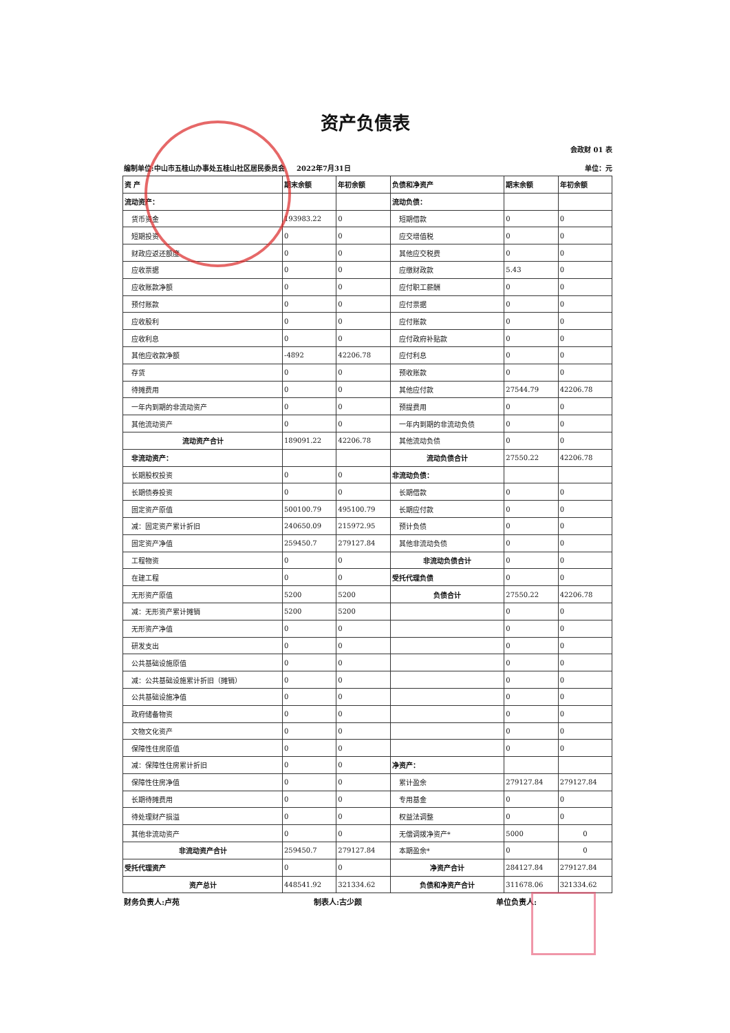资产负债表
会政财 01 表
编制单位:中山市五桂山办事处五桂山社区居民委员会 2022年7月31日 单位：元
| 资 产 | 期末余额 | 年初余额 | 负债和净资产 | 期末余额 | 年初余额 |
| --- | --- | --- | --- | --- | --- |
| 流动资产： | | | 流动负债： | | |
| 货币资金 | 193983.22 | 0 | 短期借款 | 0 | 0 |
| 短期投资 | 0 | 0 | 应交增值税 | 0 | 0 |
| 财政应返还额度 | 0 | 0 | 其他应交税费 | 0 | 0 |
| 应收票据 | 0 | 0 | 应缴财政款 | 5.43 | 0 |
| 应收账款净额 | 0 | 0 | 应付职工薪酬 | 0 | 0 |
| 预付账款 | 0 | 0 | 应付票据 | 0 | 0 |
| 应收股利 | 0 | 0 | 应付账款 | 0 | 0 |
| 应收利息 | 0 | 0 | 应付政府补贴款 | 0 | 0 |
| 其他应收款净额 | -4892 | 42206.78 | 应付利息 | 0 | 0 |
| 存货 | 0 | 0 | 预收账款 | 0 | 0 |
| 待摊费用 | 0 | 0 | 其他应付款 | 27544.79 | 42206.78 |
| 一年内到期的非流动资产 | 0 | 0 | 预提费用 | 0 | 0 |
| 其他流动资产 | 0 | 0 | 一年内到期的非流动负债 | 0 | 0 |
| 流动资产合计 | 189091.22 | 42206.78 | 其他流动负债 | 0 | 0 |
| 非流动资产： | | | 流动负债合计 | 27550.22 | 42206.78 |
| 长期股权投资 | 0 | 0 | 非流动负债： | | |
| 长期债券投资 | 0 | 0 | 长期借款 | 0 | 0 |
| 固定资产原值 | 500100.79 | 495100.79 | 长期应付款 | 0 | 0 |
| 减：固定资产累计折旧 | 240650.09 | 215972.95 | 预计负债 | 0 | 0 |
| 固定资产净值 | 259450.7 | 279127.84 | 其他非流动负债 | 0 | 0 |
| 工程物资 | 0 | 0 | 非流动负债合计 | 0 | 0 |
| 在建工程 | 0 | 0 | 受托代理负债 | 0 | 0 |
| 无形资产原值 | 5200 | 5200 | 负债合计 | 27550.22 | 42206.78 |
| 减：无形资产累计摊销 | 5200 | 5200 | | 0 | 0 |
| 无形资产净值 | 0 | 0 | | 0 | 0 |
| 研发支出 | 0 | 0 | | 0 | 0 |
| 公共基础设施原值 | 0 | 0 | | 0 | 0 |
| 减：公共基础设施累计折旧（摊销） | 0 | 0 | | 0 | 0 |
| 公共基础设施净值 | 0 | 0 | | 0 | 0 |
| 政府储备物资 | 0 | 0 | | 0 | 0 |
| 文物文化资产 | 0 | 0 | | 0 | 0 |
| 保障性住房原值 | 0 | 0 | | 0 | 0 |
| 减：保障性住房累计折旧 | 0 | 0 | 净资产： | | |
| 保障性住房净值 | 0 | 0 | 累计盈余 | 279127.84 | 279127.84 |
| 长期待摊费用 | 0 | 0 | 专用基金 | 0 | 0 |
| 待处理财产损溢 | 0 | 0 | 权益法调整 | 0 | 0 |
| 其他非流动资产 | 0 | 0 | 无偿调拨净资产* | 5000 | 0 |
| 非流动资产合计 | 259450.7 | 279127.84 | 本期盈余* | 0 | 0 |
| 受托代理资产 | 0 | 0 | 净资产合计 | 284127.84 | 279127.84 |
| 资产总计 | 448541.92 | 321334.62 | 负债和净资产合计 | 311678.06 | 321334.62 |
财务负责人:卢苑 制表人:古少颜 单位负责人: